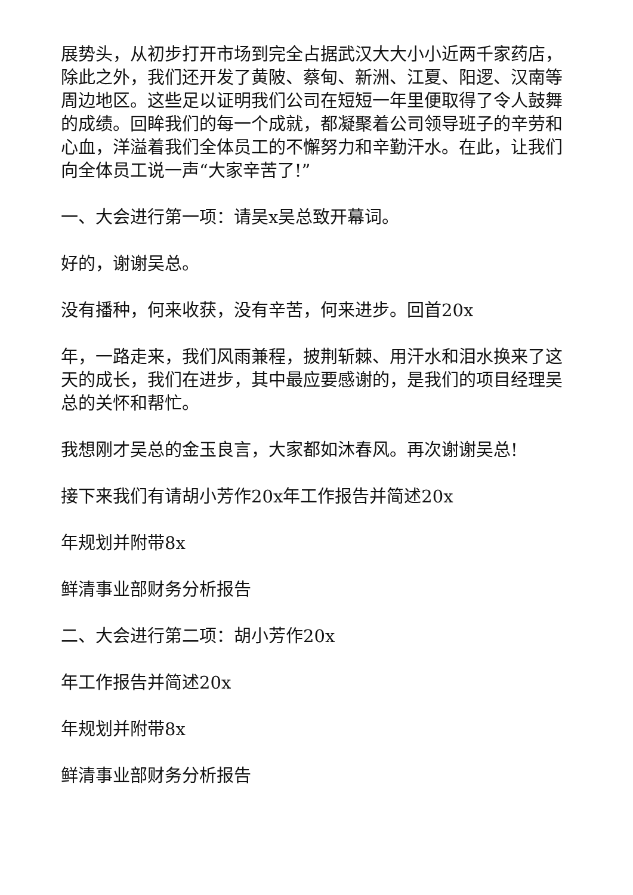展势头，从初步打开市场到完全占据武汉大大小小近两千家药店，除此之外，我们还开发了黄陂、蔡甸、新洲、江夏、阳逻、汉南等周边地区。这些足以证明我们公司在短短一年里便取得了令人鼓舞的成绩。回眸我们的每一个成就，都凝聚着公司领导班子的辛劳和心血，洋溢着我们全体员工的不懈努力和辛勤汗水。在此，让我们向全体员工说一声“大家辛苦了!”
一、大会进行第一项：请吴x吴总致开幕词。
好的，谢谢吴总。
没有播种，何来收获，没有辛苦，何来进步。回首20x
年，一路走来，我们风雨兼程，披荆斩棘、用汗水和泪水换来了这天的成长，我们在进步，其中最应要感谢的，是我们的项目经理吴总的关怀和帮忙。
我想刚才吴总的金玉良言，大家都如沐春风。再次谢谢吴总!
接下来我们有请胡小芳作20x年工作报告并简述20x
年规划并附带8x
鲜清事业部财务分析报告
二、大会进行第二项：胡小芳作20x
年工作报告并简述20x
年规划并附带8x
鲜清事业部财务分析报告